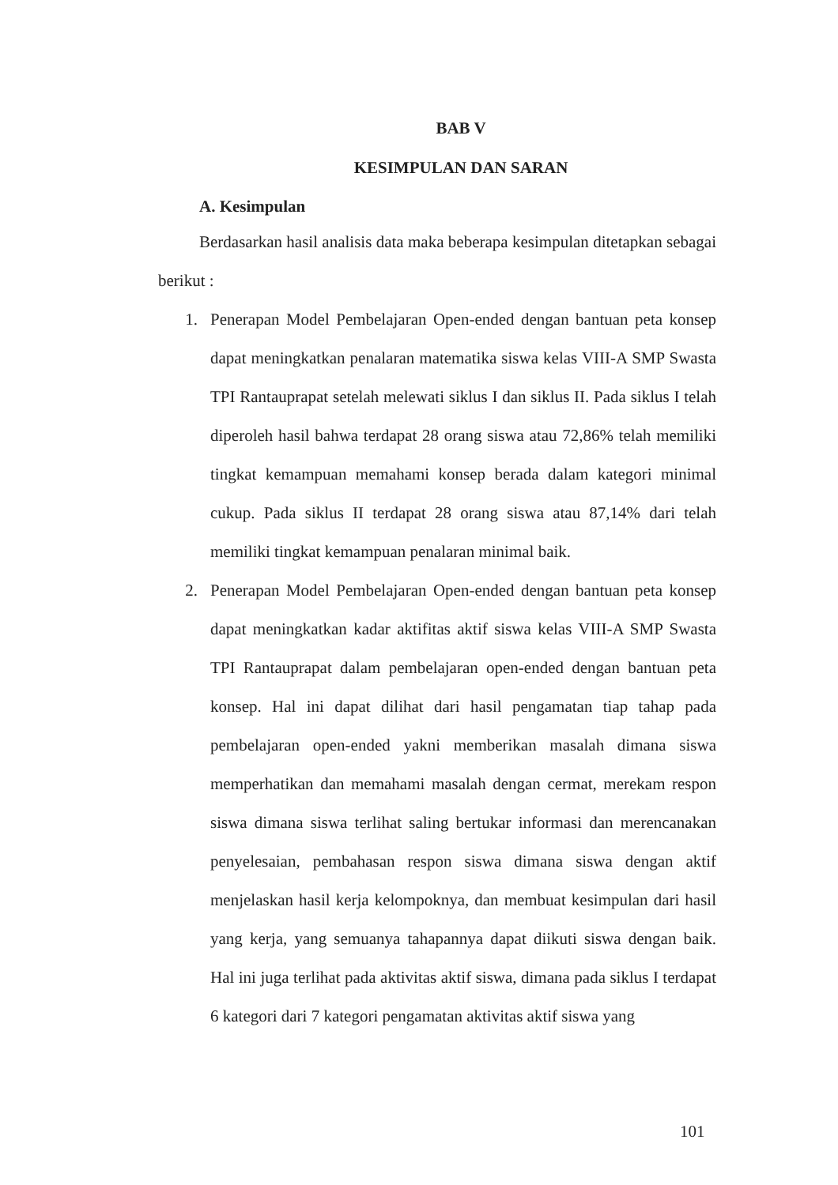BAB V
KESIMPULAN DAN SARAN
A. Kesimpulan
Berdasarkan hasil analisis data maka beberapa kesimpulan ditetapkan sebagai berikut :
1. Penerapan Model Pembelajaran Open-ended dengan bantuan peta konsep dapat meningkatkan penalaran matematika siswa kelas VIII-A SMP Swasta TPI Rantauprapat setelah melewati siklus I dan siklus II. Pada siklus I telah diperoleh hasil bahwa terdapat 28 orang siswa atau 72,86% telah memiliki tingkat kemampuan memahami konsep berada dalam kategori minimal cukup. Pada siklus II terdapat 28 orang siswa atau 87,14% dari telah memiliki tingkat kemampuan penalaran minimal baik.
2. Penerapan Model Pembelajaran Open-ended dengan bantuan peta konsep dapat meningkatkan kadar aktifitas aktif siswa kelas VIII-A SMP Swasta TPI Rantauprapat dalam pembelajaran open-ended dengan bantuan peta konsep. Hal ini dapat dilihat dari hasil pengamatan tiap tahap pada pembelajaran open-ended yakni memberikan masalah dimana siswa memperhatikan dan memahami masalah dengan cermat, merekam respon siswa dimana siswa terlihat saling bertukar informasi dan merencanakan penyelesaian, pembahasan respon siswa dimana siswa dengan aktif menjelaskan hasil kerja kelompoknya, dan membuat kesimpulan dari hasil yang kerja, yang semuanya tahapannya dapat diikuti siswa dengan baik. Hal ini juga terlihat pada aktivitas aktif siswa, dimana pada siklus I terdapat 6 kategori dari 7 kategori pengamatan aktivitas aktif siswa yang
101